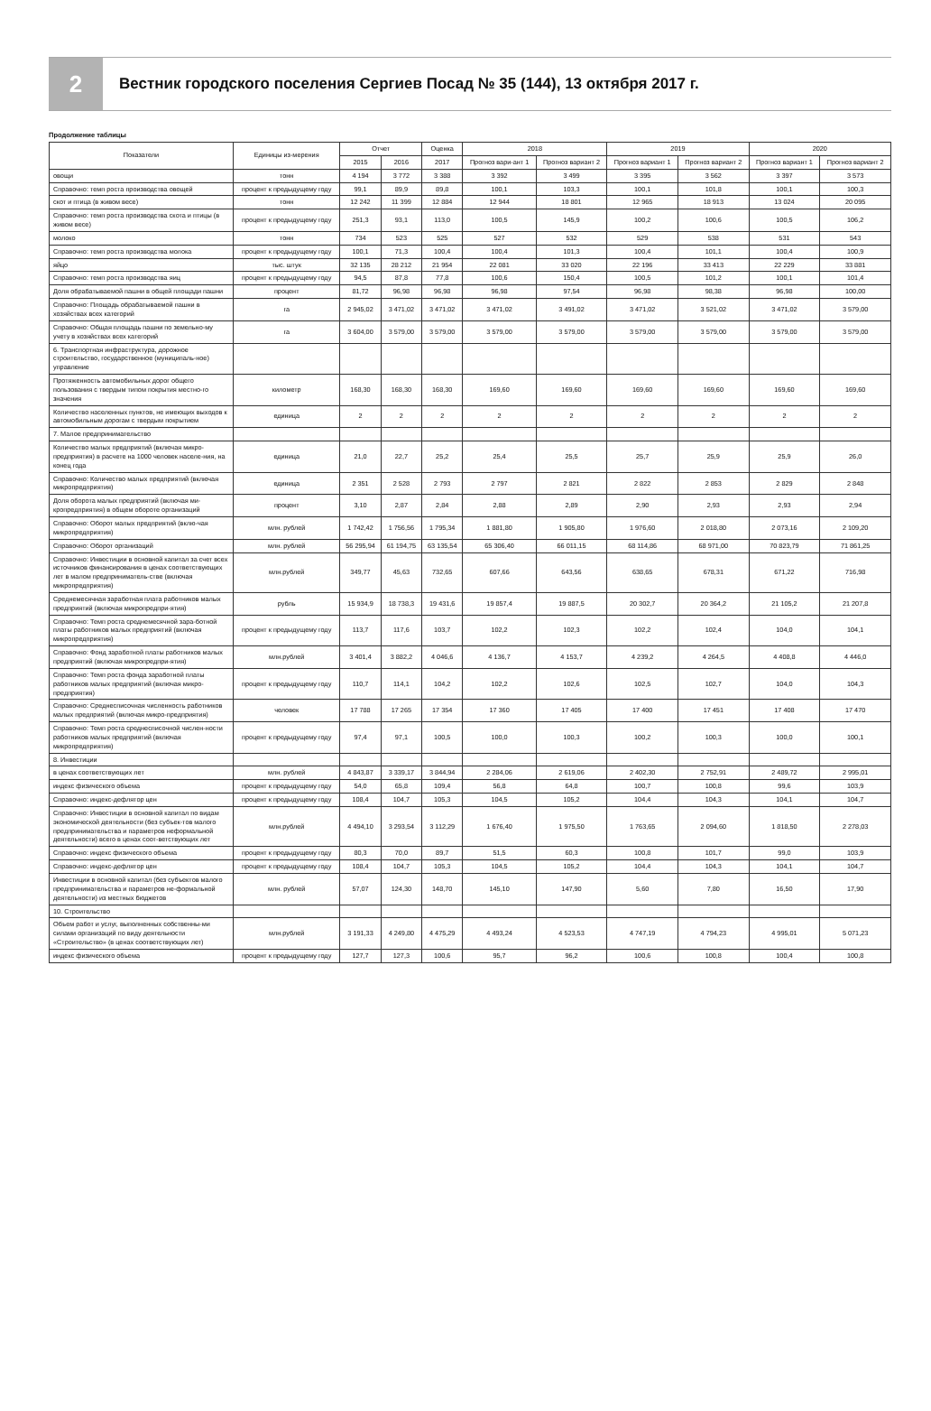2
Вестник городского поселения Сергиев Посад № 35 (144), 13 октября 2017 г.
Продолжение таблицы
| Показатели | Единицы из-мерения | Отчет | | Оценка | 2018 | | 2019 | | 2020 | |
| --- | --- | --- | --- | --- | --- | --- | --- | --- | --- | --- |
| | | 2015 | 2016 | 2017 | Прогноз вари-ант 1 | Прогноз вариант 2 | Прогноз вариант 1 | Прогноз вариант 2 | Прогноз вариант 1 | Прогноз вариант 2 |
| овощи | тонн | 4 194 | 3 772 | 3 388 | 3 392 | 3 499 | 3 395 | 3 562 | 3 397 | 3 573 |
| Справочно: темп роста производства овощей | процент к предыдущему году | 99,1 | 89,9 | 89,8 | 100,1 | 103,3 | 100,1 | 101,8 | 100,1 | 100,3 |
| скот и птица (в живом весе) | тонн | 12 242 | 11 399 | 12 884 | 12 944 | 18 801 | 12 965 | 18 913 | 13 024 | 20 095 |
| Справочно: темп роста производства скота и птицы (в живом весе) | процент к предыдущему году | 251,3 | 93,1 | 113,0 | 100,5 | 145,9 | 100,2 | 100,6 | 100,5 | 106,2 |
| молоко | тонн | 734 | 523 | 525 | 527 | 532 | 529 | 538 | 531 | 543 |
| Справочно: темп роста производства молока | процент к предыдущему году | 100,1 | 71,3 | 100,4 | 100,4 | 101,3 | 100,4 | 101,1 | 100,4 | 100,9 |
| яйцо | тыс. штук | 32 135 | 28 212 | 21 954 | 22 081 | 33 020 | 22 196 | 33 413 | 22 229 | 33 881 |
| Справочно: темп роста производства яиц | процент к предыдущему году | 94,5 | 87,8 | 77,8 | 100,6 | 150,4 | 100,5 | 101,2 | 100,1 | 101,4 |
| Доля обрабатываемой пашни в общей площади пашни | процент | 81,72 | 96,98 | 96,98 | 96,98 | 97,54 | 96,98 | 98,38 | 96,98 | 100,00 |
| Справочно: Площадь обрабатываемой пашни в хозяйствах всех категорий | га | 2 945,02 | 3 471,02 | 3 471,02 | 3 471,02 | 3 491,02 | 3 471,02 | 3 521,02 | 3 471,02 | 3 579,00 |
| Справочно: Общая площадь пашни по земельно-му учету в хозяйствах всех категорий | га | 3 604,00 | 3 579,00 | 3 579,00 | 3 579,00 | 3 579,00 | 3 579,00 | 3 579,00 | 3 579,00 | 3 579,00 |
| 6. Транспортная инфраструктура, дорожное строительство, государственное (муниципаль-ное) управление | | | | | | | | | | |
| Протяженность автомобильных дорог общего пользования с твердым типом покрытия местно-го значения | километр | 168,30 | 168,30 | 168,30 | 169,60 | 169,60 | 169,60 | 169,60 | 169,60 | 169,60 |
| Количество населенных пунктов, не имеющих выходов к автомобильным дорогам с твердым покрытием | единица | 2 | 2 | 2 | 2 | 2 | 2 | 2 | 2 | 2 |
| 7. Малое предпринимательство | | | | | | | | | | |
| Количество малых предприятий (включая микро-предприятия) в расчете на 1000 человек населе-ния, на конец года | единица | 21,0 | 22,7 | 25,2 | 25,4 | 25,5 | 25,7 | 25,9 | 25,9 | 26,0 |
| Справочно: Количество малых предприятий (включая микропредприятия) | единица | 2 351 | 2 528 | 2 793 | 2 797 | 2 821 | 2 822 | 2 853 | 2 829 | 2 848 |
| Доля оборота малых предприятий (включая ми-кропредприятия) в общем обороте организаций | процент | 3,10 | 2,87 | 2,84 | 2,88 | 2,89 | 2,90 | 2,93 | 2,93 | 2,94 |
| Справочно: Оборот малых предприятий (вклю-чая микропредприятия) | млн. рублей | 1 742,42 | 1 756,56 | 1 795,34 | 1 881,80 | 1 905,80 | 1 976,60 | 2 018,80 | 2 073,16 | 2 109,20 |
| Справочно: Оборот организаций | млн. рублей | 56 295,94 | 61 194,75 | 63 135,54 | 65 306,40 | 66 011,15 | 68 114,86 | 68 971,00 | 70 823,79 | 71 861,25 |
| Справочно: Инвестиции в основной капитал за счет всех источников финансирования в ценах соответствующих лет в малом предприниматель-стве (включая микропредприятия) | млн.рублей | 349,77 | 45,63 | 732,65 | 607,66 | 643,56 | 638,65 | 678,31 | 671,22 | 716,98 |
| Среднемесячная заработная плата работников малых предприятий (включая микропредпри-ятия) | рубль | 15 934,9 | 18 738,3 | 19 431,6 | 19 857,4 | 19 887,5 | 20 302,7 | 20 364,2 | 21 105,2 | 21 207,8 |
| Справочно: Темп роста среднемесячной зара-ботной платы работников малых предприятий (включая микропредприятия) | процент к предыдущему году | 113,7 | 117,6 | 103,7 | 102,2 | 102,3 | 102,2 | 102,4 | 104,0 | 104,1 |
| Справочно: Фонд заработной платы работников малых предприятий (включая микропредпри-ятия) | млн.рублей | 3 401,4 | 3 882,2 | 4 046,6 | 4 136,7 | 4 153,7 | 4 239,2 | 4 264,5 | 4 408,8 | 4 446,0 |
| Справочно: Темп роста фонда заработной платы работников малых предприятий (включая микро-предприятия) | процент к предыдущему году | 110,7 | 114,1 | 104,2 | 102,2 | 102,6 | 102,5 | 102,7 | 104,0 | 104,3 |
| Справочно: Среднесписочная численность работников малых предприятий (включая микро-предприятия) | человек | 17 788 | 17 265 | 17 354 | 17 360 | 17 405 | 17 400 | 17 451 | 17 408 | 17 470 |
| Справочно: Темп роста среднесписочной числен-ности работников малых предприятий (включая микропредприятия) | процент к предыдущему году | 97,4 | 97,1 | 100,5 | 100,0 | 100,3 | 100,2 | 100,3 | 100,0 | 100,1 |
| 8. Инвестиции | | | | | | | | | | |
| в ценах соответствующих лет | млн. рублей | 4 843,87 | 3 339,17 | 3 844,94 | 2 284,06 | 2 619,06 | 2 402,30 | 2 752,91 | 2 489,72 | 2 995,01 |
| индекс физического объема | процент к предыдущему году | 54,0 | 65,8 | 109,4 | 56,8 | 64,8 | 100,7 | 100,8 | 99,6 | 103,9 |
| Справочно: индекс-дефлятор цен | процент к предыдущему году | 108,4 | 104,7 | 105,3 | 104,5 | 105,2 | 104,4 | 104,3 | 104,1 | 104,7 |
| Справочно: Инвестиции в основной капитал по видам экономической деятельности (без субъек-тов малого предпринимательства и параметров неформальной деятельности) всего в ценах соот-ветствующих лет | млн.рублей | 4 494,10 | 3 293,54 | 3 112,29 | 1 676,40 | 1 975,50 | 1 763,65 | 2 094,60 | 1 818,50 | 2 278,03 |
| Справочно: индекс физического объема | процент к предыдущему году | 80,3 | 70,0 | 89,7 | 51,5 | 60,3 | 100,8 | 101,7 | 99,0 | 103,9 |
| Справочно: индекс-дефлятор цен | процент к предыдущему году | 108,4 | 104,7 | 105,3 | 104,5 | 105,2 | 104,4 | 104,3 | 104,1 | 104,7 |
| Инвестиции в основной капитал (без субъектов малого предпринимательства и параметров не-формальной деятельности) из местных бюджетов | млн. рублей | 57,07 | 124,30 | 148,70 | 145,10 | 147,90 | 5,60 | 7,80 | 16,50 | 17,90 |
| 10. Строительство | | | | | | | | | | |
| Объем работ и услуг, выполненных собственны-ми силами организаций по виду деятельности «Строительство» (в ценах соответствующих лет) | млн.рублей | 3 191,33 | 4 249,80 | 4 475,29 | 4 493,24 | 4 523,53 | 4 747,19 | 4 794,23 | 4 995,01 | 5 071,23 |
| индекс физического объема | процент к предыдущему году | 127,7 | 127,3 | 100,6 | 95,7 | 96,2 | 100,6 | 100,8 | 100,4 | 100,8 |